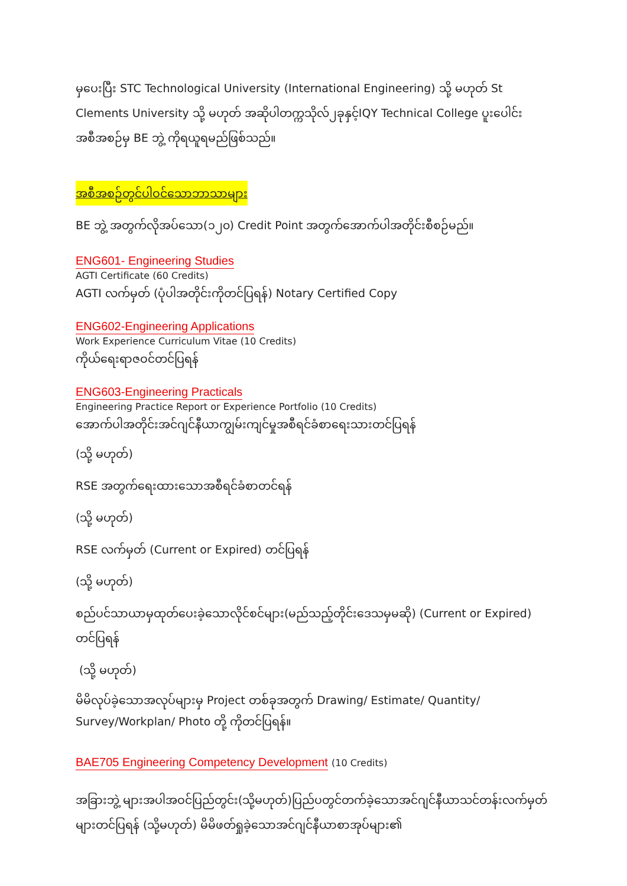မှပေးပြီး STC Technological University (International Engineering) သို့ မဟုတ် St Clements University သို့ မဟုတ် အဆိုပါတက္ကသိုလ်၂ခုနှင့်IQY Technical College ပူးပေါင်းအစီအစဉ်မှ BE ဘွဲ့ ကိုရယူရမည်ဖြစ်သည်။
အစီအစဉ်တွင်ပါဝင်သောဘာသာများ
BE ဘွဲ့ အတွက်လိုအပ်သော(၁၂၀) Credit Point အတွက်အောက်ပါအတိုင်းစီစဉ်မည်။
ENG601- Engineering Studies
AGTI Certificate (60 Credits)
AGTI လက်မှတ် (ပုံပါအတိုင်းကိုတင်ပြရန်) Notary Certified Copy
ENG602-Engineering Applications
Work Experience Curriculum Vitae (10 Credits)
ကိုယ်ရေးရာဇဝင်တင်ပြရန်
ENG603-Engineering Practicals
Engineering Practice Report or Experience Portfolio (10 Credits)
အောက်ပါအတိုင်းအင်ဂျင်နီယာကျွမ်းကျင်မှုအစီရင်ခံစာရေးသားတင်ပြရန်
(သို့ မဟုတ်)
RSE အတွက်ရေးထားသောအစီရင်ခံစာတင်ရန်
(သို့ မဟုတ်)
RSE လက်မှတ် (Current or Expired) တင်ပြရန်
(သို့ မဟုတ်)
စည်ပင်သာယာမှထုတ်ပေးခဲ့သောလိုင်စင်များ(မည်သည့်တိုင်းဒေသမှမဆို) (Current or Expired) တင်ပြရန်
(သို့ မဟုတ်)
မိမိလုပ်ခဲ့သောအလုပ်များမှ Project တစ်ခုအတွက် Drawing/ Estimate/ Quantity/ Survey/Workplan/ Photo တို့ ကိုတင်ပြရန်။
BAE705 Engineering Competency Development (10 Credits)
အခြားဘွဲ့ များအပါအဝင်ပြည်တွင်း(သို့မဟုတ်)ပြည်ပတွင်တက်ခဲ့သောအင်ဂျင်နီယာသင်တန်းလက်မှတ်များတင်ပြရန် (သို့မဟုတ်) မိမိဖတ်ရှုခဲ့သောအင်ဂျင်နီယာစာအုပ်များ၏